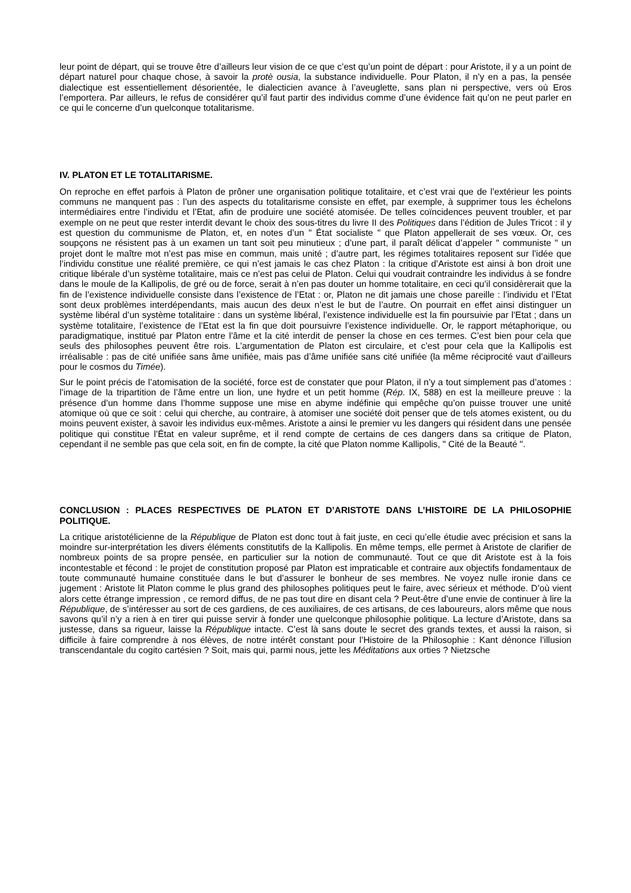leur point de départ, qui se trouve être d’ailleurs leur vision de ce que c’est qu’un point de départ : pour Aristote, il y a un point de départ naturel pour chaque chose, à savoir la protè ousia, la substance individuelle. Pour Platon, il n’y en a pas, la pensée dialectique est essentiellement désorientée, le dialecticien avance à l’aveuglette, sans plan ni perspective, vers où Eros l’emportera. Par ailleurs, le refus de considérer qu’il faut partir des individus comme d’une évidence fait qu’on ne peut parler en ce qui le concerne d’un quelconque totalitarisme.
IV. PLATON ET LE TOTALITARISME.
On reproche en effet parfois à Platon de prôner une organisation politique totalitaire, et c’est vrai que de l’extérieur les points communs ne manquent pas : l’un des aspects du totalitarisme consiste en effet, par exemple, à supprimer tous les échelons intermédiaires entre l’individu et l’Etat, afin de produire une société atomisée. De telles coïncidences peuvent troubler, et par exemple on ne peut que rester interdit devant le choix des sous-titres du livre II des Politiques dans l’édition de Jules Tricot : il y est question du communisme de Platon, et, en notes d’un " État socialiste " que Platon appellerait de ses vœux. Or, ces soupçons ne résistent pas à un examen un tant soit peu minutieux ; d’une part, il paraît délicat d’appeler " communiste " un projet dont le maître mot n’est pas mise en commun, mais unité ; d’autre part, les régimes totalitaires reposent sur l’idée que l’individu constitue une réalité première, ce qui n’est jamais le cas chez Platon : la critique d’Aristote est ainsi à bon droit une critique libérale d’un système totalitaire, mais ce n’est pas celui de Platon. Celui qui voudrait contraindre les individus à se fondre dans le moule de la Kallipolis, de gré ou de force, serait à n’en pas douter un homme totalitaire, en ceci qu’il considèrerait que la fin de l’existence individuelle consiste dans l’existence de l’Etat : or, Platon ne dit jamais une chose pareille : l’individu et l’Etat sont deux problèmes interdépendants, mais aucun des deux n’est le but de l’autre. On pourrait en effet ainsi distinguer un système libéral d’un système totalitaire : dans un système libéral, l’existence individuelle est la fin poursuivie par l’Etat ; dans un système totalitaire, l’existence de l’Etat est la fin que doit poursuivre l’existence individuelle. Or, le rapport métaphorique, ou paradigmatique, institué par Platon entre l’âme et la cité interdit de penser la chose en ces termes. C’est bien pour cela que seuls des philosophes peuvent être rois. L’argumentation de Platon est circulaire, et c’est pour cela que la Kallipolis est irréalisable : pas de cité unifiée sans âme unifiée, mais pas d’âme unifiée sans cité unifiée (la même réciprocité vaut d’ailleurs pour le cosmos du Timée).
Sur le point précis de l’atomisation de la société, force est de constater que pour Platon, il n’y a tout simplement pas d’atomes : l’image de la tripartition de l’âme entre un lion, une hydre et un petit homme (Rép. IX, 588) en est la meilleure preuve : la présence d’un homme dans l’homme suppose une mise en abyme indéfinie qui empêche qu’on puisse trouver une unité atomique où que ce soit : celui qui cherche, au contraire, à atomiser une société doit penser que de tels atomes existent, ou du moins peuvent exister, à savoir les individus eux-mêmes. Aristote a ainsi le premier vu les dangers qui résident dans une pensée politique qui constitue l’État en valeur suprême, et il rend compte de certains de ces dangers dans sa critique de Platon, cependant il ne semble pas que cela soit, en fin de compte, la cité que Platon nomme Kallipolis, " Cité de la Beauté ".
CONCLUSION : PLACES RESPECTIVES DE PLATON ET D’ARISTOTE DANS L’HISTOIRE DE LA PHILOSOPHIE POLITIQUE.
La critique aristotélicienne de la République de Platon est donc tout à fait juste, en ceci qu’elle étudie avec précision et sans la moindre sur-interprétation les divers éléments constitutifs de la Kallipolis. En même temps, elle permet à Aristote de clarifier de nombreux points de sa propre pensée, en particulier sur la notion de communauté. Tout ce que dit Aristote est à la fois incontestable et fécond : le projet de constitution proposé par Platon est impraticable et contraire aux objectifs fondamentaux de toute communauté humaine constituée dans le but d’assurer le bonheur de ses membres. Ne voyez nulle ironie dans ce jugement : Aristote lit Platon comme le plus grand des philosophes politiques peut le faire, avec sérieux et méthode. D’où vient alors cette étrange impression , ce remord diffus, de ne pas tout dire en disant cela ? Peut-être d’une envie de continuer à lire la République, de s’intéresser au sort de ces gardiens, de ces auxiliaires, de ces artisans, de ces laboureurs, alors même que nous savons qu’il n’y a rien à en tirer qui puisse servir à fonder une quelconque philosophie politique. La lecture d’Aristote, dans sa justesse, dans sa rigueur, laisse la République intacte. C’est là sans doute le secret des grands textes, et aussi la raison, si difficile à faire comprendre à nos élèves, de notre intérêt constant pour l’Histoire de la Philosophie : Kant dénonce l’illusion transcendantale du cogito cartésien ? Soit, mais qui, parmi nous, jette les Méditations aux orties ? Nietzsche